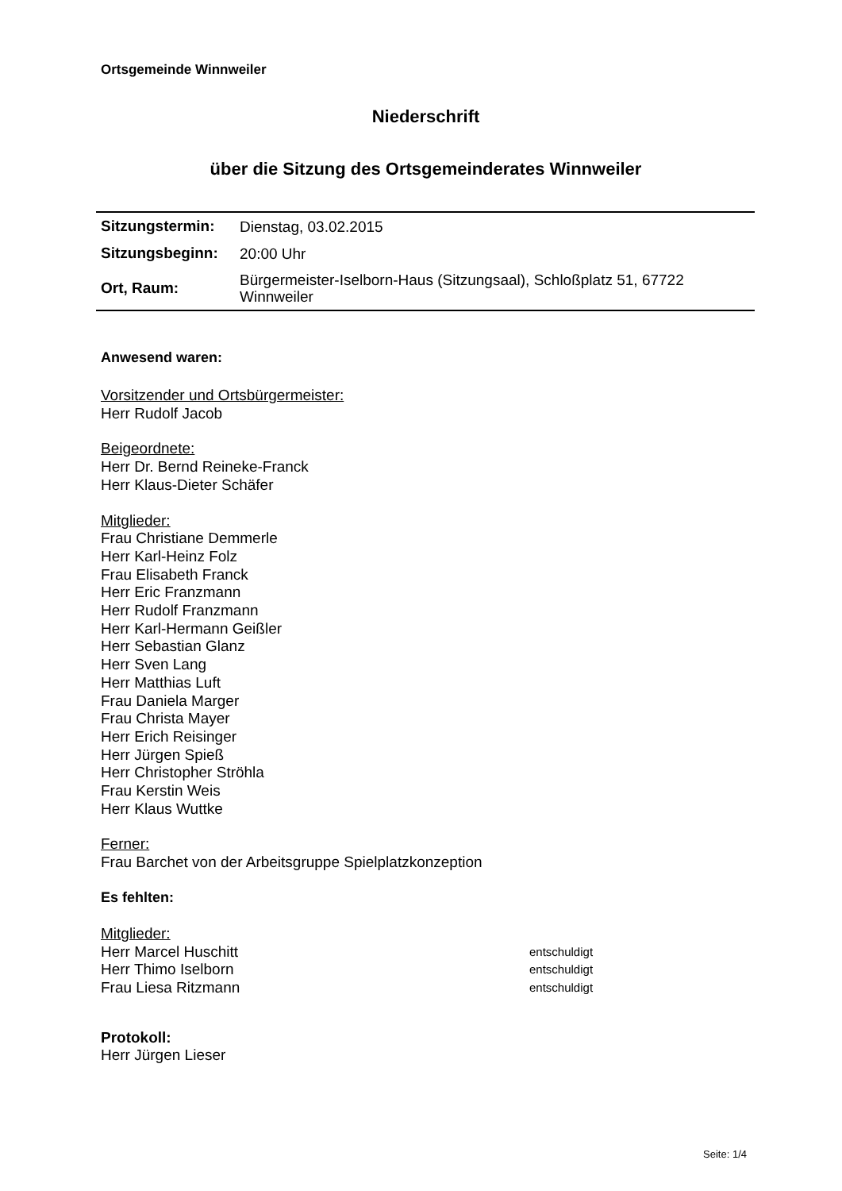Ortsgemeinde Winnweiler
Niederschrift
über die Sitzung des Ortsgemeinderates Winnweiler
| Sitzungstermin: | Dienstag, 03.02.2015 |
| Sitzungsbeginn: | 20:00 Uhr |
| Ort, Raum: | Bürgermeister-Iselborn-Haus (Sitzungsaal), Schloßplatz 51, 67722 Winnweiler |
Anwesend waren:
Vorsitzender und Ortsbürgermeister:
Herr Rudolf Jacob
Beigeordnete:
Herr Dr. Bernd Reineke-Franck
Herr Klaus-Dieter Schäfer
Mitglieder:
Frau Christiane Demmerle
Herr Karl-Heinz Folz
Frau Elisabeth Franck
Herr Eric Franzmann
Herr Rudolf Franzmann
Herr Karl-Hermann Geißler
Herr Sebastian Glanz
Herr Sven Lang
Herr Matthias Luft
Frau Daniela Marger
Frau Christa Mayer
Herr Erich Reisinger
Herr Jürgen Spieß
Herr Christopher Ströhla
Frau Kerstin Weis
Herr Klaus Wuttke
Ferner:
Frau Barchet von der Arbeitsgruppe Spielplatzkonzeption
Es fehlten:
Mitglieder:
Herr Marcel Huschitt entschuldigt
Herr Thimo Iselborn entschuldigt
Frau Liesa Ritzmann entschuldigt
Protokoll:
Herr Jürgen Lieser
Seite: 1/4